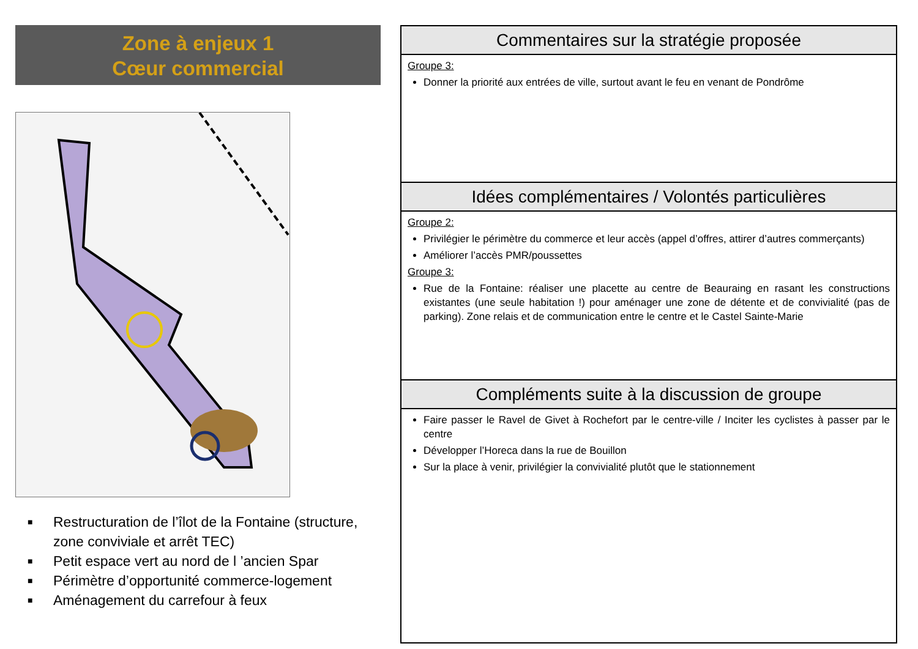Zone à enjeux 1
Cœur commercial
■ Restructuration de l’îlot de la Fontaine (structure, zone conviviale et arrêt TEC)
■ Petit espace vert au nord de l ’ancien Spar
■ Périmètre d’opportunité commerce-logement
■ Aménagement du carrefour à feux
Commentaires sur la stratégie proposée
Groupe 3:
Donner la priorité aux entrées de ville, surtout avant le feu en venant de Pondrôme
Idées complémentaires / Volontés particulières
Groupe 2:
Privilégier le périmètre du commerce et leur accès (appel d’offres, attirer d’autres commerçants)
Améliorer l’accès PMR/poussettes
Groupe 3:
Rue de la Fontaine: réaliser une placette au centre de Beauraing en rasant les constructions existantes (une seule habitation !) pour aménager une zone de détente et de convivialité (pas de parking). Zone relais et de communication entre le centre et le Castel Sainte-Marie
Compléments suite à la discussion de groupe
Faire passer le Ravel de Givet à Rochefort par le centre-ville / Inciter les cyclistes à passer par le centre
Développer l’Horeca dans la rue de Bouillon
Sur la place à venir, privilégier la convivialité plutôt que le stationnement